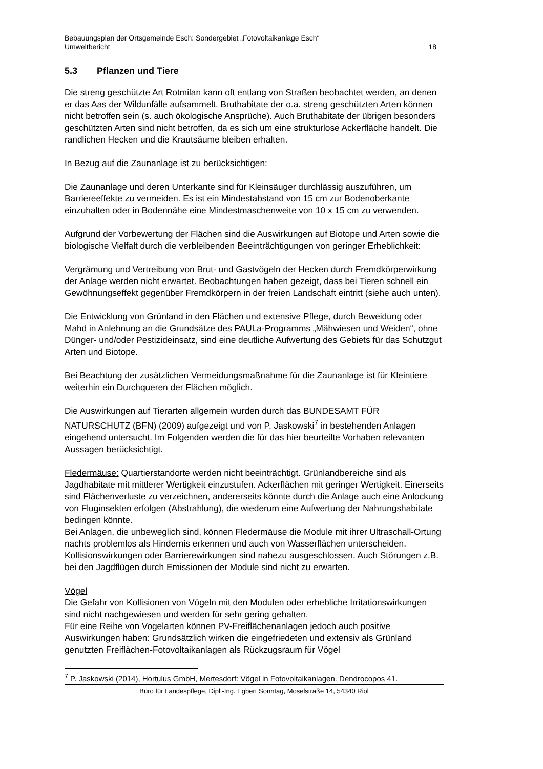Bebauungsplan der Ortsgemeinde Esch: Sondergebiet „Fotovoltaikanlage Esch“
Umweltbericht 18
5.3 Pflanzen und Tiere
Die streng geschützte Art Rotmilan kann oft entlang von Straßen beobachtet werden, an denen er das Aas der Wildunfälle aufsammelt. Bruthabitate der o.a. streng geschützten Arten können nicht betroffen sein (s. auch ökologische Ansprüche). Auch Bruthabitate der übrigen besonders geschützten Arten sind nicht betroffen, da es sich um eine strukturlose Ackerfläche handelt. Die randlichen Hecken und die Krautsäume bleiben erhalten.
In Bezug auf die Zaunanlage ist zu berücksichtigen:
Die Zaunanlage und deren Unterkante sind für Kleinsäuger durchlässig auszuführen, um Barriereeffekte zu vermeiden. Es ist ein Mindestabstand von 15 cm zur Bodenoberkante einzuhalten oder in Bodennähe eine Mindestmaschenweite von 10 x 15 cm zu verwenden.
Aufgrund der Vorbewertung der Flächen sind die Auswirkungen auf Biotope und Arten sowie die biologische Vielfalt durch die verbleibenden Beeinträchtigungen von geringer Erheblichkeit:
Vergrämung und Vertreibung von Brut- und Gastvögeln der Hecken durch Fremdkörperwirkung der Anlage werden nicht erwartet. Beobachtungen haben gezeigt, dass bei Tieren schnell ein Gewöhnungseffekt gegenüber Fremdkörpern in der freien Landschaft eintritt (siehe auch unten).
Die Entwicklung von Grünland in den Flächen und extensive Pflege, durch Beweidung oder Mahd in Anlehnung an die Grundsätze des PAULa-Programms „Mähwiesen und Weiden“, ohne Dünger- und/oder Pestizideinsatz, sind eine deutliche Aufwertung des Gebiets für das Schutzgut Arten und Biotope.
Bei Beachtung der zusätzlichen Vermeidungsmaßnahme für die Zaunanlage ist für Kleintiere weiterhin ein Durchqueren der Flächen möglich.
Die Auswirkungen auf Tierarten allgemein wurden durch das BUNDESAMT FÜR NATURSCHUTZ (BFN) (2009) aufgezeigt und von P. Jaskowski<sup>7</sup> in bestehenden Anlagen eingehend untersucht. Im Folgenden werden die für das hier beurteilte Vorhaben relevanten Aussagen berücksichtigt.
Fledermäuse: Quartierstandorte werden nicht beeinträchtigt. Grünlandbereiche sind als Jagdhabitate mit mittlerer Wertigkeit einzustufen. Ackerflächen mit geringer Wertigkeit. Einerseits sind Flächenverluste zu verzeichnen, andererseits könnte durch die Anlage auch eine Anlockung von Fluginsekten erfolgen (Abstrahlung), die wiederum eine Aufwertung der Nahrungshabitate bedingen könnte.
Bei Anlagen, die unbeweglich sind, können Fledermäuse die Module mit ihrer Ultraschall-Ortung nachts problemlos als Hindernis erkennen und auch von Wasserflächen unterscheiden. Kollisionswirkungen oder Barrierewirkungen sind nahezu ausgeschlossen. Auch Störungen z.B. bei den Jagdflügen durch Emissionen der Module sind nicht zu erwarten.
Vögel
Die Gefahr von Kollisionen von Vögeln mit den Modulen oder erhebliche Irritationswirkungen sind nicht nachgewiesen und werden für sehr gering gehalten.
Für eine Reihe von Vogelarten können PV-Freiflächenanlagen jedoch auch positive Auswirkungen haben: Grundsätzlich wirken die eingefriedeten und extensiv als Grünland genutzten Freiflächen-Fotovoltaikanlagen als Rückzugsraum für Vögel
<sup>7</sup> P. Jaskowski (2014), Hortulus GmbH, Mertesdorf: Vögel in Fotovoltaikanlagen. Dendrocopos 41.
Büro für Landespflege, Dipl.-Ing. Egbert Sonntag, Moselstraße 14, 54340 Riol